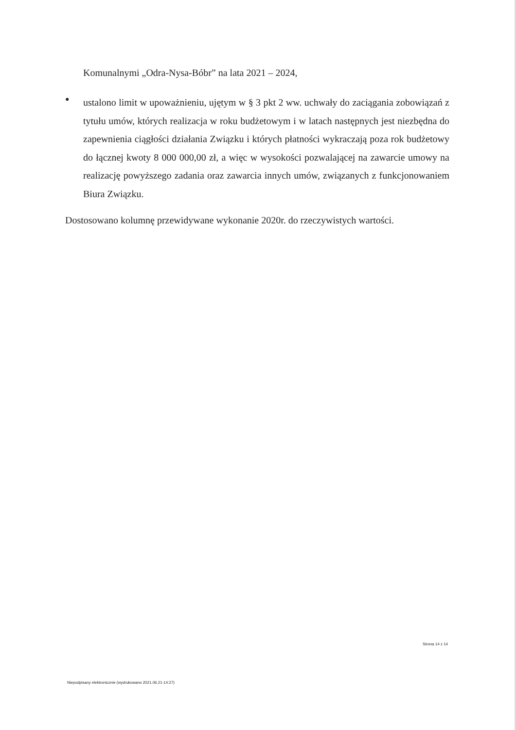Komunalnymi „Odra-Nysa-Bóbr” na lata 2021 – 2024,
●
ustalono limit w upoważnieniu, ujętym w § 3 pkt 2 ww. uchwały do zaciągania zobowiązań z tytułu umów, których realizacja w roku budżetowym i w latach następnych jest niezbędna do zapewnienia ciągłości działania Związku i których płatności wykraczają poza rok budżetowy do łącznej kwoty 8 000 000,00 zł, a więc w wysokości pozwalającej na zawarcie umowy na realizację powyższego zadania oraz zawarcia innych umów, związanych z funkcjonowaniem Biura Związku.
Dostosowano kolumnę przewidywane wykonanie 2020r. do rzeczywistych wartości.
Strona 14 z 14
Niepodpisany elektronicznie (wydrukowano 2021.06.21-14:27)